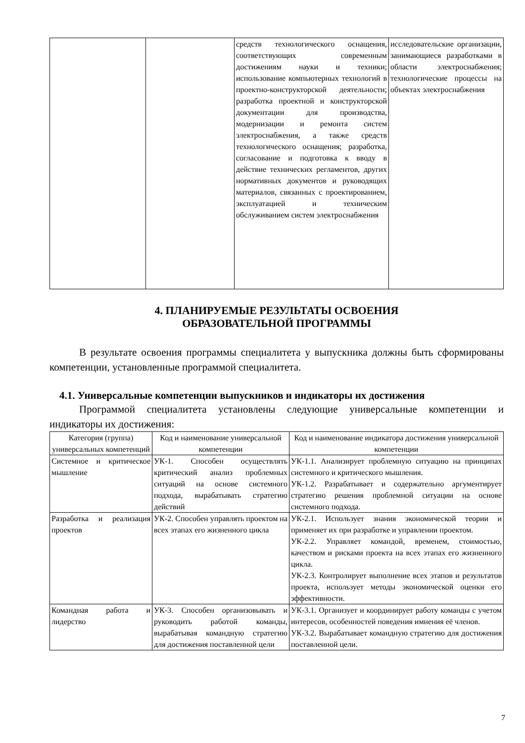| | | средств технологического оснащения, соответствующих современным достижениям науки и техники; использование компьютерных технологий в проектно-конструкторской деятельности; разработка проектной и конструкторской документации для производства, модернизации и ремонта систем электроснабжения, а также средств технологического оснащения; разработка, согласование и подготовка к вводу в действие технических регламентов, других нормативных документов и руководящих материалов, связанных с проектированием, эксплуатацией и техническим обслуживанием систем электроснабжения | исследовательские организации, занимающиеся разработками в области электроснабжения; технологические процессы на объектах электроснабжения |
4. ПЛАНИРУЕМЫЕ РЕЗУЛЬТАТЫ ОСВОЕНИЯ
ОБРАЗОВАТЕЛЬНОЙ ПРОГРАММЫ
В результате освоения программы специалитета у выпускника должны быть сформированы компетенции, установленные программой специалитета.
4.1. Универсальные компетенции выпускников и индикаторы их достижения
Программой специалитета установлены следующие универсальные компетенции и индикаторы их достижения:
| Категория (группа) универсальных компетенций | Код и наименование универсальной компетенции | Код и наименование индикатора достижения универсальной компетенции |
| --- | --- | --- |
| Системное и критическое мышление | УК-1. Способен осуществлять критический анализ проблемных ситуаций на основе системного подхода, вырабатывать стратегию действий | УК-1.1. Анализирует проблемную ситуацию на принципах системного и критического мышления. УК-1.2. Разрабатывает и содержательно аргументирует стратегию решения проблемной ситуации на основе системного подхода. |
| Разработка и реализация проектов | УК-2. Способен управлять проектом на всех этапах его жизненного цикла | УК-2.1. Использует знания экономической теории и применяет их при разработке и управлении проектом. УК-2.2. Управляет командой, временем, стоимостью, качеством и рисками проекта на всех этапах его жизненного цикла. УК-2.3. Контролирует выполнение всех этапов и результатов проекта, использует методы экономической оценки его эффективности. |
| Командная работа и лидерство | УК-3. Способен организовывать и руководить работой команды, вырабатывая командную стратегию для достижения поставленной цели | УК-3.1. Организует и координирует работу команды с учетом интересов, особенностей поведения имнения её членов. УК-3.2. Вырабатывает командную стратегию для достижения поставленной цели. |
7